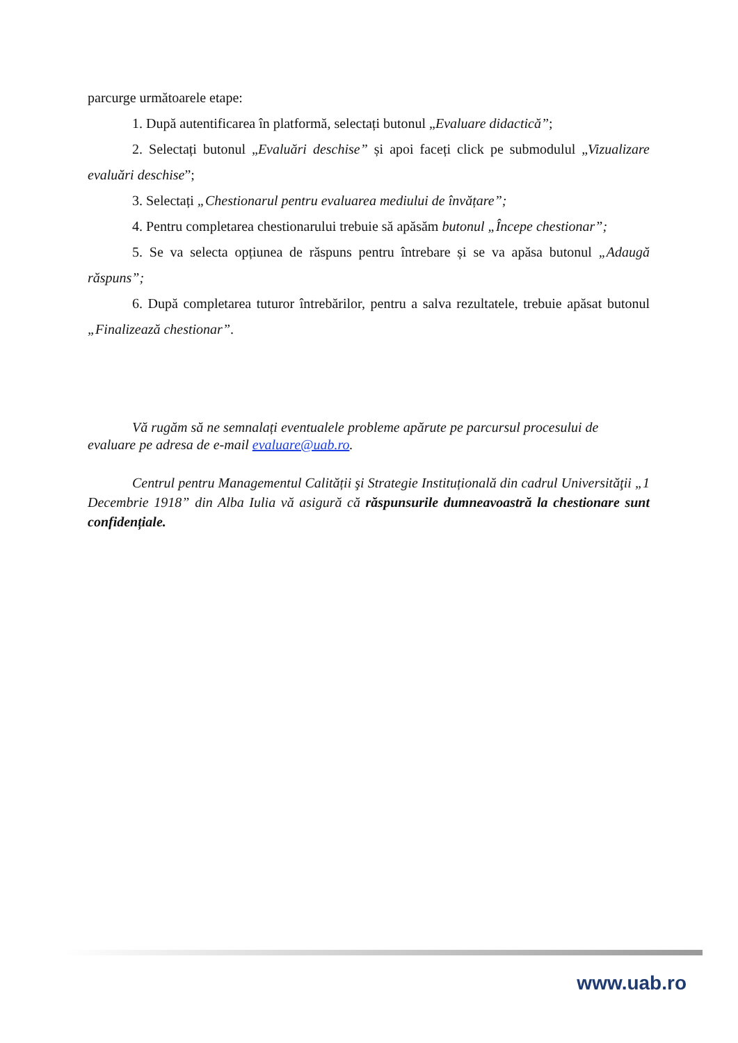parcurge următoarele etape:
1. După autentificarea în platformă, selectați butonul „Evaluare didactică”;
2. Selectați butonul „Evaluări deschise” și apoi faceți click pe submodulul „Vizualizare evaluări deschise”;
3. Selectați „Chestionarul pentru evaluarea mediului de învățare”;
4. Pentru completarea chestionarului trebuie să apăsăm butonul „Începe chestionar”;
5. Se va selecta opțiunea de răspuns pentru întrebare și se va apăsa butonul „Adaugă răspuns”;
6. După completarea tuturor întrebărilor, pentru a salva rezultatele, trebuie apăsat butonul „Finalizează chestionar”.
Vă rugăm să ne semnalați eventualele probleme apărute pe parcursul procesului de evaluare pe adresa de e-mail evaluare@uab.ro.
Centrul pentru Managementul Calității şi Strategie Instituțională din cadrul Universităţii „1 Decembrie 1918” din Alba Iulia vă asigură că răspunsurile dumneavoastră la chestionare sunt confidențiale.
www.uab.ro